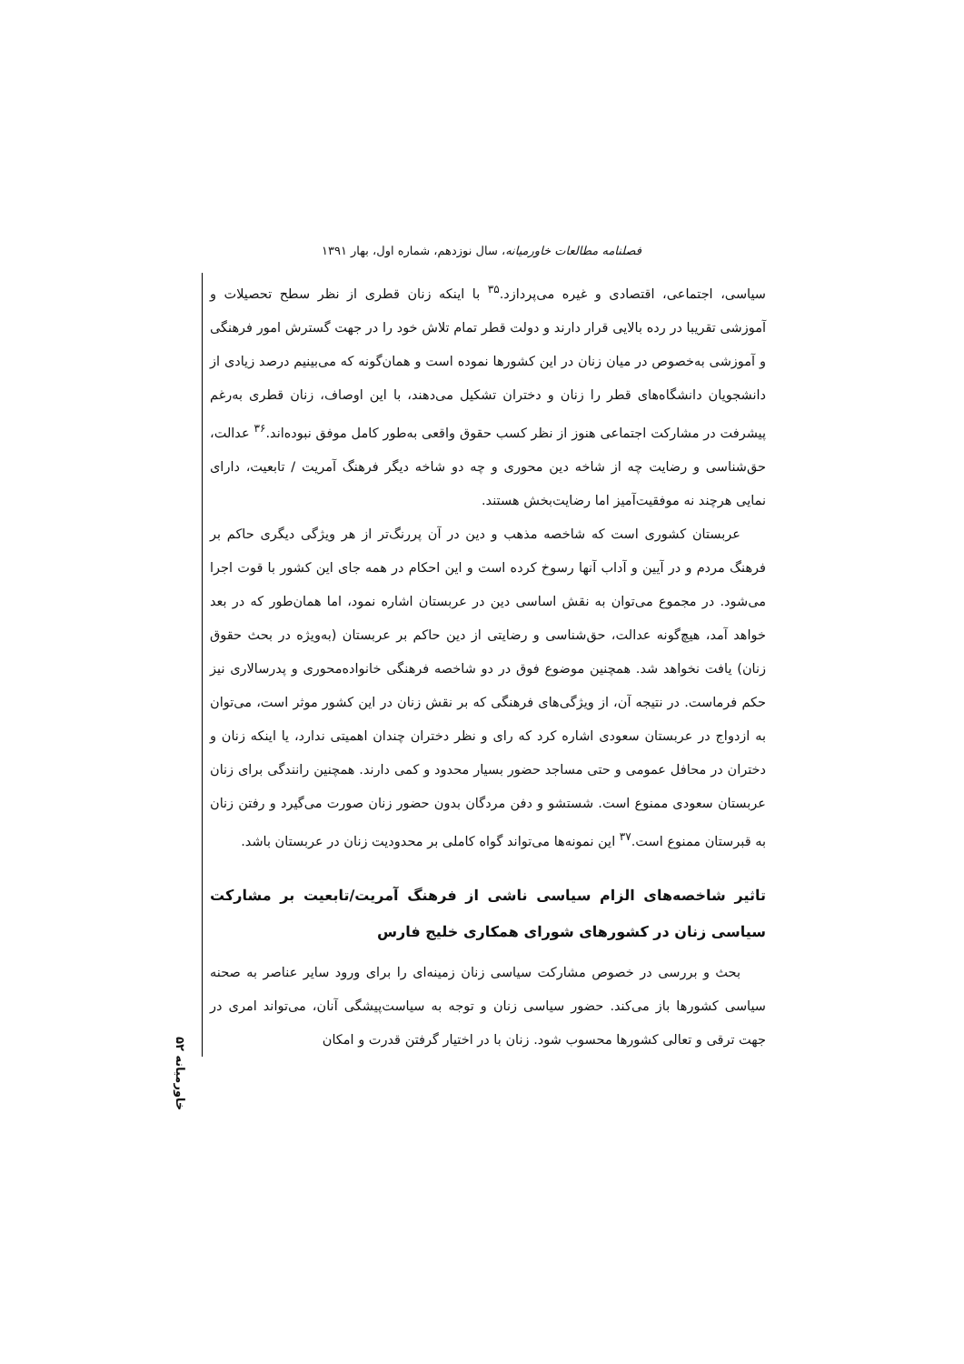فصلنامه مطالعات خاورمیانه، سال نوزدهم، شماره اول، بهار ۱۳۹۱
سیاسی، اجتماعی، اقتصادی و غیره می‌پردازد.<sup>۳۵</sup> با اینکه زنان قطری از نظر سطح تحصیلات و آموزشی تقریبا در رده بالایی قرار دارند و دولت قطر تمام تلاش خود را در جهت گسترش امور فرهنگی و آموزشی به‌خصوص در میان زنان در این کشورها نموده است و همان‌گونه که می‌بینیم درصد زیادی از دانشجویان دانشگاه‌های قطر را زنان و دختران تشکیل می‌دهند، با این اوصاف، زنان قطری به‌رغم پیشرفت در مشارکت اجتماعی هنوز از نظر کسب حقوق واقعی به‌طور کامل موفق نبوده‌اند.<sup>۳۶</sup> عدالت، حق‌شناسی و رضایت چه از شاخه دین محوری و چه دو شاخه دیگر فرهنگ آمریت / تابعیت، دارای نمایی هرچند نه موفقیت‌آمیز اما رضایت‌بخش هستند.
عربستان کشوری است که شاخصه مذهب و دین در آن پررنگ‌تر از هر ویژگی دیگری حاکم بر فرهنگ مردم و در آیین و آداب آنها رسوخ کرده است و این احکام در همه جای این کشور با قوت اجرا می‌شود. در مجموع می‌توان به نقش اساسی دین در عربستان اشاره نمود، اما همان‌طور که در بعد خواهد آمد، هیچ‌گونه عدالت، حق‌شناسی و رضایتی از دین حاکم بر عربستان (به‌ویژه در بحث حقوق زنان) یافت نخواهد شد. همچنین موضوع فوق در دو شاخصه فرهنگی خانواده‌محوری و پدرسالاری نیز حکم فرماست. در نتیجه آن، از ویژگی‌های فرهنگی که بر نقش زنان در این کشور موثر است، می‌توان به ازدواج در عربستان سعودی اشاره کرد که رای و نظر دختران چندان اهمیتی ندارد، یا اینکه زنان و دختران در محافل عمومی و حتی مساجد حضور بسیار محدود و کمی دارند. همچنین رانندگی برای زنان عربستان سعودی ممنوع است. شستشو و دفن مردگان بدون حضور زنان صورت می‌گیرد و رفتن زنان به قبرستان ممنوع است.<sup>۳۷</sup> این نمونه‌ها می‌تواند گواه کاملی بر محدودیت زنان در عربستان باشد.
تاثیر شاخصه‌های الزام سیاسی ناشی از فرهنگ آمریت/تابعیت بر مشارکت سیاسی زنان در کشورهای شورای همکاری خلیج فارس
بحث و بررسی در خصوص مشارکت سیاسی زنان زمینه‌ای را برای ورود سایر عناصر به صحنه سیاسی کشورها باز می‌کند. حضور سیاسی زنان و توجه به سیاست‌پیشگی آنان، می‌تواند امری در جهت ترقی و تعالی کشورها محسوب شود. زنان با در اختیار گرفتن قدرت و امکان
خاورمیانه ۵۲